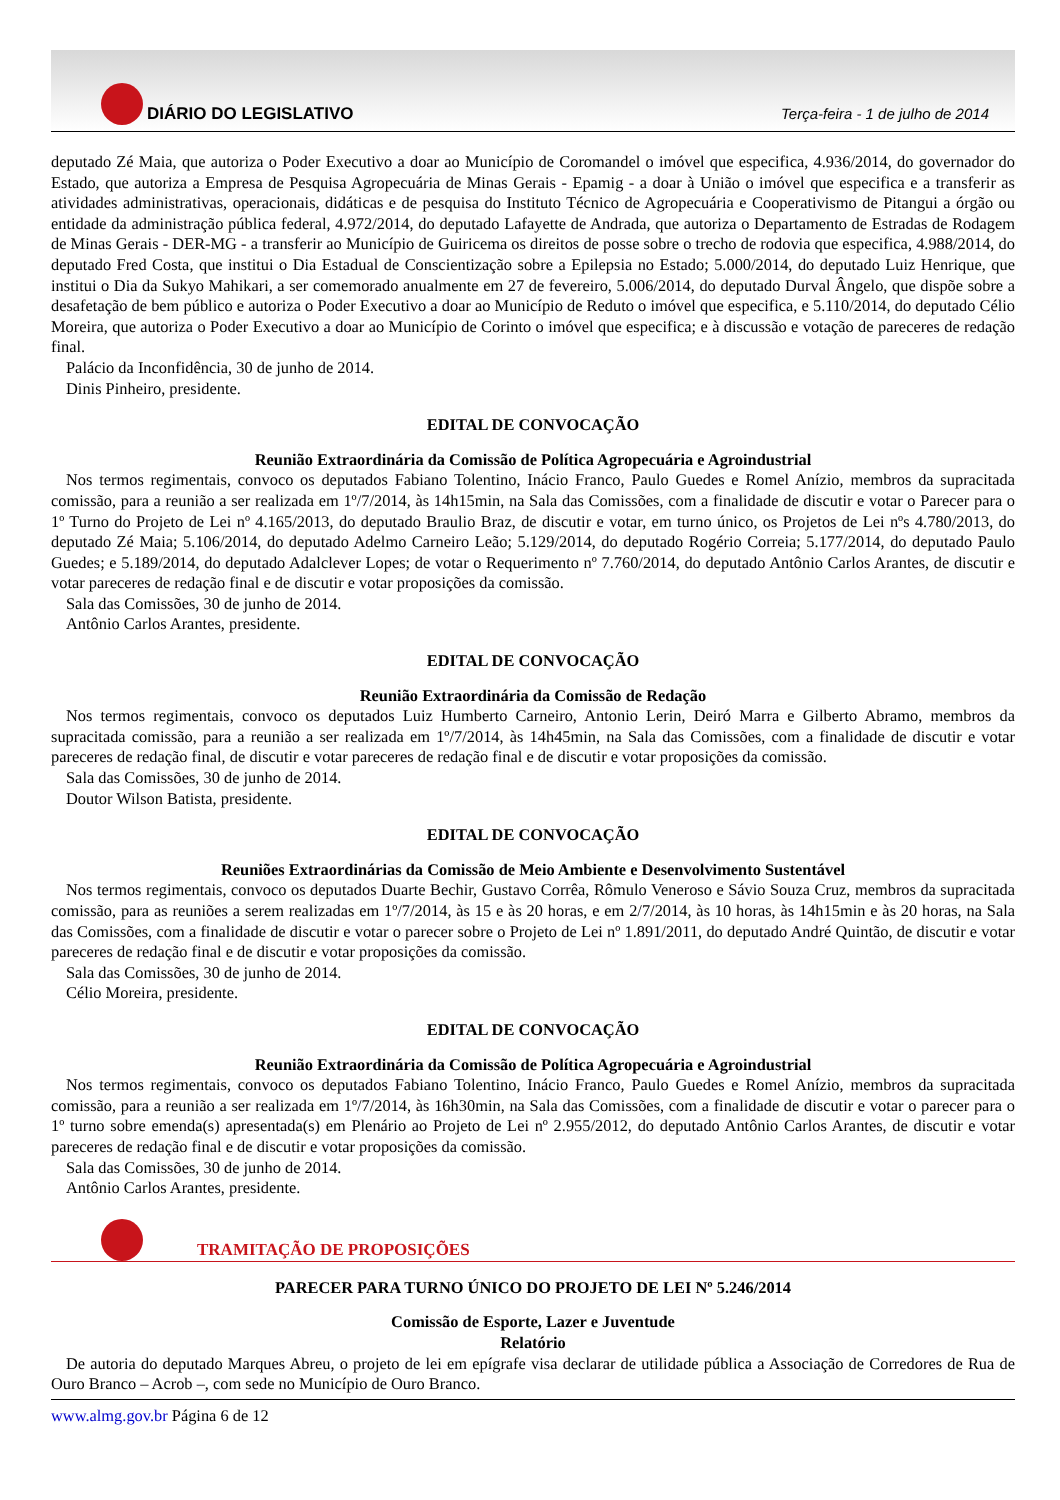DIÁRIO DO LEGISLATIVO
Terça-feira - 1 de julho de 2014
deputado Zé Maia, que autoriza o Poder Executivo a doar ao Município de Coromandel o imóvel que especifica, 4.936/2014, do governador do Estado, que autoriza a Empresa de Pesquisa Agropecuária de Minas Gerais - Epamig - a doar à União o imóvel que especifica e a transferir as atividades administrativas, operacionais, didáticas e de pesquisa do Instituto Técnico de Agropecuária e Cooperativismo de Pitangui a órgão ou entidade da administração pública federal, 4.972/2014, do deputado Lafayette de Andrada, que autoriza o Departamento de Estradas de Rodagem de Minas Gerais - DER-MG - a transferir ao Município de Guiricema os direitos de posse sobre o trecho de rodovia que especifica, 4.988/2014, do deputado Fred Costa, que institui o Dia Estadual de Conscientização sobre a Epilepsia no Estado; 5.000/2014, do deputado Luiz Henrique, que institui o Dia da Sukyo Mahikari, a ser comemorado anualmente em 27 de fevereiro, 5.006/2014, do deputado Durval Ângelo, que dispõe sobre a desafetação de bem público e autoriza o Poder Executivo a doar ao Município de Reduto o imóvel que especifica, e 5.110/2014, do deputado Célio Moreira, que autoriza o Poder Executivo a doar ao Município de Corinto o imóvel que especifica; e à discussão e votação de pareceres de redação final.
Palácio da Inconfidência, 30 de junho de 2014.
Dinis Pinheiro, presidente.
EDITAL DE CONVOCAÇÃO
Reunião Extraordinária da Comissão de Política Agropecuária e Agroindustrial
Nos termos regimentais, convoco os deputados Fabiano Tolentino, Inácio Franco, Paulo Guedes e Romel Anízio, membros da supracitada comissão, para a reunião a ser realizada em 1º/7/2014, às 14h15min, na Sala das Comissões, com a finalidade de discutir e votar o Parecer para o 1º Turno do Projeto de Lei nº 4.165/2013, do deputado Braulio Braz, de discutir e votar, em turno único, os Projetos de Lei nºs 4.780/2013, do deputado Zé Maia; 5.106/2014, do deputado Adelmo Carneiro Leão; 5.129/2014, do deputado Rogério Correia; 5.177/2014, do deputado Paulo Guedes; e 5.189/2014, do deputado Adalclever Lopes; de votar o Requerimento nº 7.760/2014, do deputado Antônio Carlos Arantes, de discutir e votar pareceres de redação final e de discutir e votar proposições da comissão.
Sala das Comissões, 30 de junho de 2014.
Antônio Carlos Arantes, presidente.
EDITAL DE CONVOCAÇÃO
Reunião Extraordinária da Comissão de Redação
Nos termos regimentais, convoco os deputados Luiz Humberto Carneiro, Antonio Lerin, Deiró Marra e Gilberto Abramo, membros da supracitada comissão, para a reunião a ser realizada em 1º/7/2014, às 14h45min, na Sala das Comissões, com a finalidade de discutir e votar pareceres de redação final, de discutir e votar pareceres de redação final e de discutir e votar proposições da comissão.
Sala das Comissões, 30 de junho de 2014.
Doutor Wilson Batista, presidente.
EDITAL DE CONVOCAÇÃO
Reuniões Extraordinárias da Comissão de Meio Ambiente e Desenvolvimento Sustentável
Nos termos regimentais, convoco os deputados Duarte Bechir, Gustavo Corrêa, Rômulo Veneroso e Sávio Souza Cruz, membros da supracitada comissão, para as reuniões a serem realizadas em 1º/7/2014, às 15 e às 20 horas, e em 2/7/2014, às 10 horas, às 14h15min e às 20 horas, na Sala das Comissões, com a finalidade de discutir e votar o parecer sobre o Projeto de Lei nº 1.891/2011, do deputado André Quintão, de discutir e votar pareceres de redação final e de discutir e votar proposições da comissão.
Sala das Comissões, 30 de junho de 2014.
Célio Moreira, presidente.
EDITAL DE CONVOCAÇÃO
Reunião Extraordinária da Comissão de Política Agropecuária e Agroindustrial
Nos termos regimentais, convoco os deputados Fabiano Tolentino, Inácio Franco, Paulo Guedes e Romel Anízio, membros da supracitada comissão, para a reunião a ser realizada em 1º/7/2014, às 16h30min, na Sala das Comissões, com a finalidade de discutir e votar o parecer para o 1º turno sobre emenda(s) apresentada(s) em Plenário ao Projeto de Lei nº 2.955/2012, do deputado Antônio Carlos Arantes, de discutir e votar pareceres de redação final e de discutir e votar proposições da comissão.
Sala das Comissões, 30 de junho de 2014.
Antônio Carlos Arantes, presidente.
TRAMITAÇÃO DE PROPOSIÇÕES
PARECER PARA TURNO ÚNICO DO PROJETO DE LEI Nº 5.246/2014
Comissão de Esporte, Lazer e Juventude
Relatório
De autoria do deputado Marques Abreu, o projeto de lei em epígrafe visa declarar de utilidade pública a Associação de Corredores de Rua de Ouro Branco – Acrob –, com sede no Município de Ouro Branco.
www.almg.gov.br Página 6 de 12